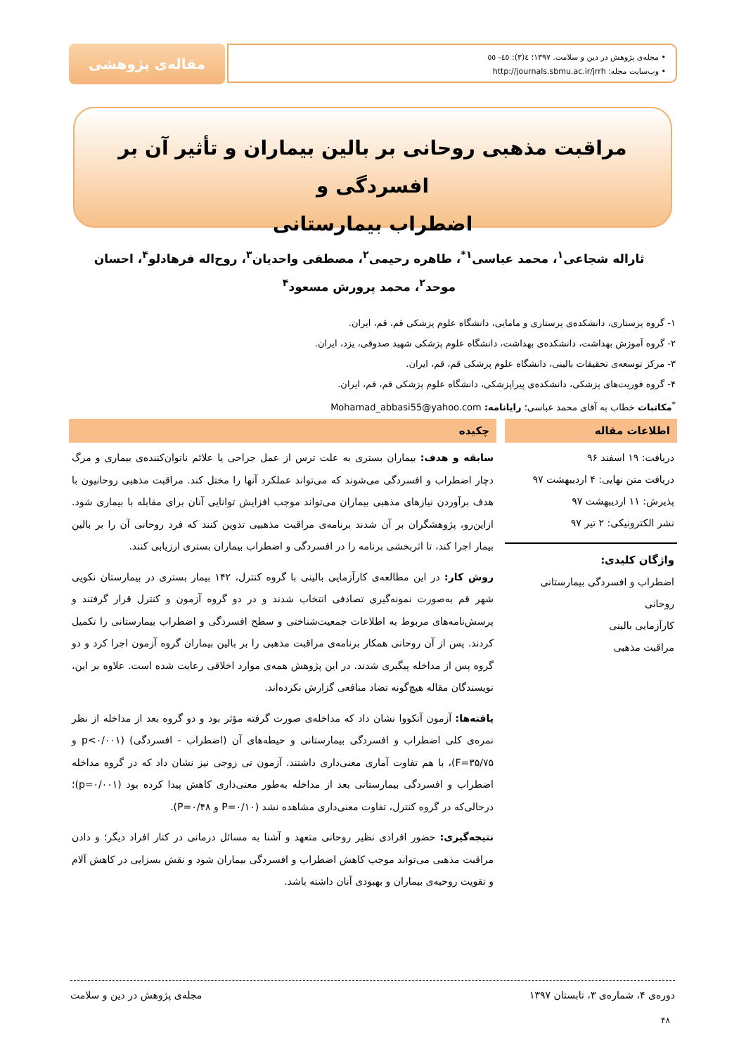• مجله‌ی پژوهش در دین و سلامت. ۱۳۹۷؛ ٤(۳): ٤٥- ٥٥
• وب‌سایت مجله: http://journals.sbmu.ac.ir/jrrh
مقاله‌ی پژوهشی
مراقبت مذهبی روحانی بر بالین بیماران و تأثیر آن بر افسردگی و
اضطراب بیمارستانی
ثاراله شجاعی<sup>۱</sup>، محمد عباسی<sup>۱*</sup>، طاهره رحیمی<sup>۲</sup>، مصطفی واحدیان<sup>۳</sup>، روح‌اله فرهادلو<sup>۴</sup>، احسان موحد<sup>۲</sup>، محمد پرورش مسعود<sup>۴</sup>
۱- گروه پرستاری، دانشکده‌ی پرستاری و مامایی، دانشگاه علوم پزشکی قم، قم، ایران.
۲- گروه آموزش بهداشت، دانشکده‌ی بهداشت، دانشگاه علوم پزشکی شهید صدوقی، یزد، ایران.
۳- مرکز توسعه‌ی تحقیقات بالینی، دانشگاه علوم پزشکی قم، قم، ایران.
۴- گروه فوریت‌های پزشکی، دانشکده‌ی پیراپزشکی، دانشگاه علوم پزشکی قم، قم، ایران.
<sup>*</sup> مکاتبات خطاب به آقای محمد عباسی؛ رایانامه: Mohamad_abbasi55@yahoo.com
اطلاعات مقاله
دریافت: ۱۹ اسفند ۹۶
دریافت متن نهایی: ۴ اردیبهشت ۹۷
پذیرش: ۱۱ اردیبهشت ۹۷
نشر الکترونیکی: ۲ تیر ۹۷
واژگان کلیدی:
اضطراب و افسردگی بیمارستانی
روحانی
کارآزمایی بالینی
مراقبت مذهبی
چکیده
سابقه و هدف: بیماران بستری به علت ترس از عمل جراحی یا علائم ناتوان‌کننده‌ی بیماری و مرگ دچار اضطراب و افسردگی می‌شوند که می‌تواند عملکرد آنها را مختل کند. مراقبت مذهبی روحانیون با هدف برآوردن نیازهای مذهبی بیماران می‌تواند موجب افزایش توانایی آنان برای مقابله با بیماری شود. ازاین‌رو، پژوهشگران بر آن شدند برنامه‌ی مراقبت مذهبیی تدوین کنند که فرد روحانی آن را بر بالین بیمار اجرا کند، تا اثربخشی برنامه را در افسردگی و اضطراب بیماران بستری ارزیابی کنند.
روش کار: در این مطالعه‌ی کارآزمایی بالینی با گروه کنترل، ۱۴۲ بیمار بستری در بیمارستان نکویی شهر قم به‌صورت نمونه‌گیری تصادفی انتخاب شدند و در دو گروه آزمون و کنترل قرار گرفتند و پرسش‌نامه‌های مربوط به اطلاعات جمعیت‌شناختی و سطح افسردگی و اضطراب بیمارستانی را تکمیل کردند. پس از آن روحانی همکار برنامه‌ی مراقبت مذهبی را بر بالین بیماران گروه آزمون اجرا کرد و دو گروه پس از مداخله پیگیری شدند. در این پژوهش همه‌ی موارد اخلاقی رعایت شده است. علاوه بر این، نویسندگان مقاله هیچ‌گونه تضاد منافعی گزارش نکرده‌اند.
یافته‌ها: آزمون آنکووا نشان داد که مداخله‌ی صورت گرفته مؤثر بود و دو گروه بعد از مداخله از نظر نمره‌ی کلی اضطراب و افسردگی بیمارستانی و حیطه‌های آن (اضطراب - افسردگی) (p<۰/۰۰۱ و F=۳۵/۷۵)، با هم تفاوت آماری معنی‌داری داشتند. آزمون تی زوجی نیز نشان داد که در گروه مداخله اضطراب و افسردگی بیمارستانی بعد از مداخله به‌طور معنی‌داری کاهش پیدا کرده بود (p=۰/۰۰۱)؛ درحالی‌که در گروه کنترل، تفاوت معنی‌داری مشاهده نشد (P=۰/۱۰ و P=۰/۴۸).
نتیجه‌گیری: حضور افرادی نظیر روحانی متعهد و آشنا به مسائل درمانی در کنار افراد دیگر؛ و دادن مراقبت مذهبی می‌تواند موجب کاهش اضطراب و افسردگی بیماران شود و نقش بسزایی در کاهش آلام و تقویت روحیه‌ی بیماران و بهبودی آنان داشته باشد.
دوره‌ی ۴، شماره‌ی ۳، تابستان ۱۳۹۷ مجله‌ی پژوهش در دین و سلامت
۴۸